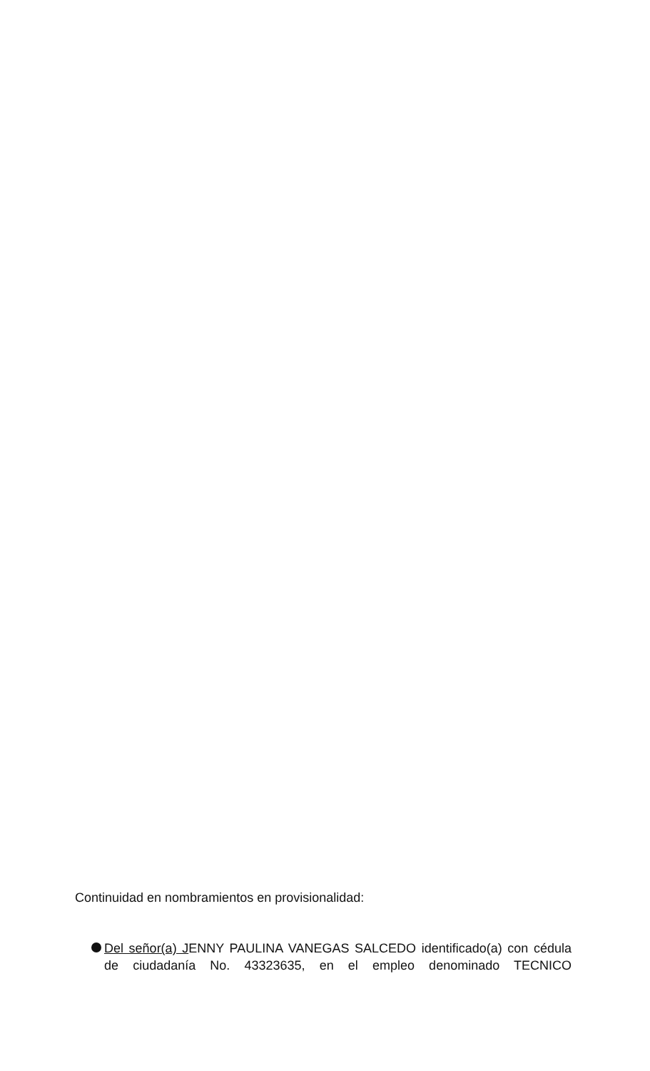Continuidad en nombramientos en provisionalidad:
Del señor(a) JENNY PAULINA VANEGAS SALCEDO identificado(a) con cédula de ciudadanía No. 43323635, en el empleo denominado TECNICO